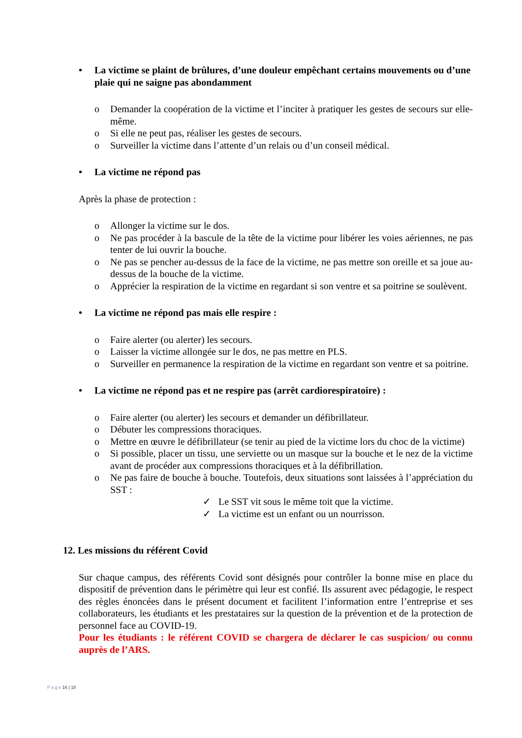• La victime se plaint de brûlures, d’une douleur empêchant certains mouvements ou d’une plaie qui ne saigne pas abondamment
o Demander la coopération de la victime et l’inciter à pratiquer les gestes de secours sur elle-même.
o Si elle ne peut pas, réaliser les gestes de secours.
o Surveiller la victime dans l’attente d’un relais ou d’un conseil médical.
• La victime ne répond pas
Après la phase de protection :
o Allonger la victime sur le dos.
o Ne pas procéder à la bascule de la tête de la victime pour libérer les voies aériennes, ne pas tenter de lui ouvrir la bouche.
o Ne pas se pencher au-dessus de la face de la victime, ne pas mettre son oreille et sa joue au-dessus de la bouche de la victime.
o Apprécier la respiration de la victime en regardant si son ventre et sa poitrine se soulèvent.
• La victime ne répond pas mais elle respire :
o Faire alerter (ou alerter) les secours.
o Laisser la victime allongée sur le dos, ne pas mettre en PLS.
o Surveiller en permanence la respiration de la victime en regardant son ventre et sa poitrine.
• La victime ne répond pas et ne respire pas (arrêt cardiorespiratoire) :
o Faire alerter (ou alerter) les secours et demander un défibrillateur.
o Débuter les compressions thoraciques.
o Mettre en œuvre le défibrillateur (se tenir au pied de la victime lors du choc de la victime)
o Si possible, placer un tissu, une serviette ou un masque sur la bouche et le nez de la victime avant de procéder aux compressions thoraciques et à la défibrillation.
o Ne pas faire de bouche à bouche. Toutefois, deux situations sont laissées à l’appréciation du SST :
✓ Le SST vit sous le même toit que la victime.
✓ La victime est un enfant ou un nourrisson.
12. Les missions du référent Covid
Sur chaque campus, des référents Covid sont désignés pour contrôler la bonne mise en place du dispositif de prévention dans le périmètre qui leur est confié. Ils assurent avec pédagogie, le respect des règles énoncées dans le présent document et facilitent l’information entre l’entreprise et ses collaborateurs, les étudiants et les prestataires sur la question de la prévention et de la protection de personnel face au COVID-19.
Pour les étudiants : le référent COVID se chargera de déclarer le cas suspicion/ ou connu auprès de l’ARS.
P a g e 16 | 18